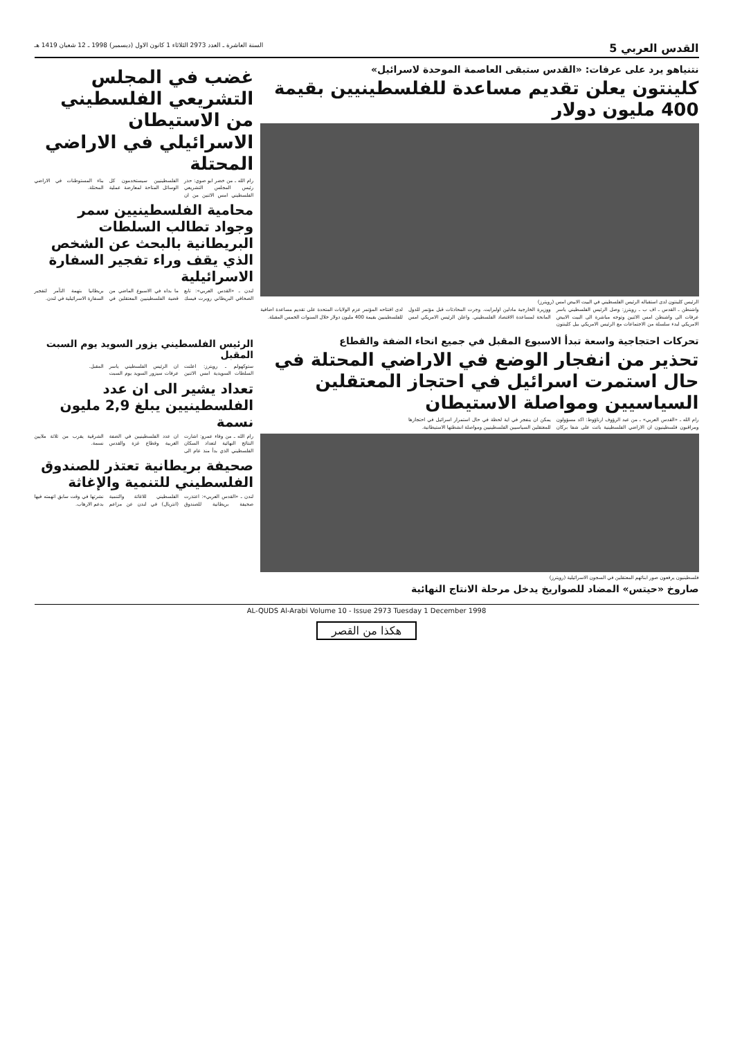القدس العربي 5 السنة العاشرة ـ العدد 2973 الثلاثاء 1 كانون الاول (ديسمبر) 1998 ـ 12 شعبان 1419 هـ
نتنياهو يرد على عرفات: «القدس ستبقى العاصمة الموحدة لاسرائيل»
كلينتون يعلن تقديم مساعدة للفلسطينيين بقيمة 400 مليون دولار
الرئيس كلينتون لدى استقباله الرئيس الفلسطيني في البيت الابيض امس (رويترز)
واشنطن ـ القدس ـ اف ب ـ رويترز: وصل الرئيس الفلسطيني ياسر عرفات الى واشنطن امس الاثنين وتوجه مباشرة الى البيت الابيض الامريكي لبدء سلسلة من الاجتماعات مع الرئيس الامريكي بيل كلينتون ووزيرة الخارجية مادلين اولبرايت. وجرت المحادثات قبل مؤتمر للدول المانحة لمساعدة الاقتصاد الفلسطيني. واعلن الرئيس الامريكي امس لدى افتتاحه المؤتمر عزم الولايات المتحدة على تقديم مساعدة اضافية للفلسطينيين بقيمة 400 مليون دولار خلال السنوات الخمس المقبلة.
غضب في المجلس التشريعي الفلسطيني من الاستيطان الاسرائيلي في الاراضي المحتلة
رام الله ـ من خضر ابو صوي: حذر رئيس المجلس التشريعي الفلسطيني امس الاثنين من ان الفلسطينيين سيستخدمون كل الوسائل المتاحة لمعارضة عملية بناء المستوطنات في الاراضي المحتلة.
محامية الفلسطينيين سمر وجواد تطالب السلطات البريطانية بالبحث عن الشخص الذي يقف وراء تفجير السفارة الاسرائيلية
لندن ـ «القدس العربي»: تابع الصحافي البريطاني روبرت فيسك ما بداه في الاسبوع الماضي من قضية الفلسطينيين المعتقلين في بريطانيا بتهمة التآمر لتفجير السفارة الاسرائيلية في لندن.
تحركات احتجاجية واسعة تبدأ الاسبوع المقبل في جميع انحاء الضفة والقطاع
تحذير من انفجار الوضع في الاراضي المحتلة في حال استمرت اسرائيل في احتجاز المعتقلين السياسيين ومواصلة الاستيطان
رام الله ـ «القدس العربي» ـ من عبد الرؤوف ارناؤوط: اكد مسؤولون ومراقبون فلسطينيون ان الاراضي الفلسطينية باتت على شفا بركان يمكن ان ينفجر في اية لحظة في حال استمرار اسرائيل في احتجازها للمعتقلين السياسيين الفلسطينيين ومواصلة انشطتها الاستيطانية.
فلسطينيون يرفعون صور ابنائهم المعتقلين في السجون الاسرائيلية (رويترز)
صاروخ «حيتس» المضاد للصواريخ يدخل مرحلة الانتاج النهائية
الرئيس الفلسطيني يزور السويد يوم السبت المقبل
ستوكهولم ـ رويترز: اعلنت السلطات السويدية امس الاثنين ان الرئيس الفلسطيني ياسر عرفات سيزور السويد يوم السبت المقبل.
تعداد يشير الى ان عدد الفلسطينيين يبلغ 2,9 مليون نسمة
رام الله ـ من وفاء عمرو: اشارت النتائج النهائية لتعداد السكان الفلسطيني الذي بدأ منذ عام الى ان عدد الفلسطينيين في الضفة الغربية وقطاع غزة والقدس الشرقية يقرب من ثلاثة ملايين نسمة.
صحيفة بريطانية تعتذر للصندوق الفلسطيني للتنمية والإغاثة
لندن ـ «القدس العربي»: اعتذرت صحيفة بريطانية للصندوق الفلسطيني للاغاثة والتنمية (انتربال) في لندن عن مزاعم نشرتها في وقت سابق اتهمته فيها بدعم الارهاب.
AL-QUDS Al-Arabi Volume 10 - Issue 2973 Tuesday 1 December 1998
هكذا من القصر